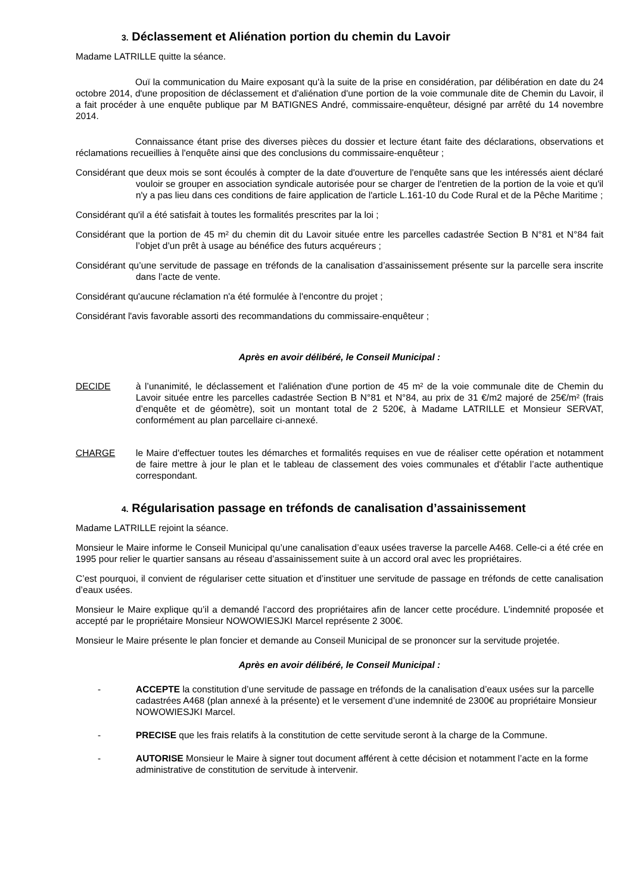3. Déclassement et Aliénation portion du chemin du Lavoir
Madame LATRILLE quitte la séance.
Ouï la communication du Maire exposant qu'à la suite de la prise en considération, par délibération en date du 24 octobre 2014, d'une proposition de déclassement et d'aliénation d'une portion de la voie communale dite de Chemin du Lavoir, il a fait procéder à une enquête publique par M BATIGNES André, commissaire-enquêteur, désigné par arrêté du 14 novembre 2014.
Connaissance étant prise des diverses pièces du dossier et lecture étant faite des déclarations, observations et réclamations recueillies à l'enquête ainsi que des conclusions du commissaire-enquêteur ;
Considérant que deux mois se sont écoulés à compter de la date d'ouverture de l'enquête sans que les intéressés aient déclaré vouloir se grouper en association syndicale autorisée pour se charger de l'entretien de la portion de la voie et qu'il n'y a pas lieu dans ces conditions de faire application de l'article L.161-10 du Code Rural et de la Pêche Maritime ;
Considérant qu'il a été satisfait à toutes les formalités prescrites par la loi ;
Considérant que la portion de 45 m² du chemin dit du Lavoir située entre les parcelles cadastrée Section B N°81 et N°84 fait l’objet d’un prêt à usage au bénéfice des futurs acquéreurs ;
Considérant qu’une servitude de passage en tréfonds de la canalisation d’assainissement présente sur la parcelle sera inscrite dans l’acte de vente.
Considérant qu'aucune réclamation n'a été formulée à l'encontre du projet ;
Considérant l'avis favorable assorti des recommandations du commissaire-enquêteur ;
Après en avoir délibéré, le Conseil Municipal :
DECIDE à l’unanimité, le déclassement et l'aliénation d'une portion de 45 m² de la voie communale dite de Chemin du Lavoir située entre les parcelles cadastrée Section B N°81 et N°84, au prix de 31 €/m2 majoré de 25€/m² (frais d’enquête et de géomètre), soit un montant total de 2 520€, à Madame LATRILLE et Monsieur SERVAT, conformément au plan parcellaire ci-annexé.
CHARGE le Maire d'effectuer toutes les démarches et formalités requises en vue de réaliser cette opération et notamment de faire mettre à jour le plan et le tableau de classement des voies communales et d'établir l’acte authentique correspondant.
4. Régularisation passage en tréfonds de canalisation d’assainissement
Madame LATRILLE rejoint la séance.
Monsieur le Maire informe le Conseil Municipal qu’une canalisation d’eaux usées traverse la parcelle A468. Celle-ci a été crée en 1995 pour relier le quartier sansans au réseau d’assainissement suite à un accord oral avec les propriétaires.
C’est pourquoi, il convient de régulariser cette situation et d’instituer une servitude de passage en tréfonds de cette canalisation d’eaux usées.
Monsieur le Maire explique qu’il a demandé l’accord des propriétaires afin de lancer cette procédure. L’indemnité proposée et accepté par le propriétaire Monsieur NOWOWIESJKI Marcel représente 2 300€.
Monsieur le Maire présente le plan foncier et demande au Conseil Municipal de se prononcer sur la servitude projetée.
Après en avoir délibéré, le Conseil Municipal :
- ACCEPTE la constitution d’une servitude de passage en tréfonds de la canalisation d’eaux usées sur la parcelle cadastrées A468 (plan annexé à la présente) et le versement d’une indemnité de 2300€ au propriétaire Monsieur NOWOWIESJKI Marcel.
- PRECISE que les frais relatifs à la constitution de cette servitude seront à la charge de la Commune.
- AUTORISE Monsieur le Maire à signer tout document afférent à cette décision et notamment l’acte en la forme administrative de constitution de servitude à intervenir.